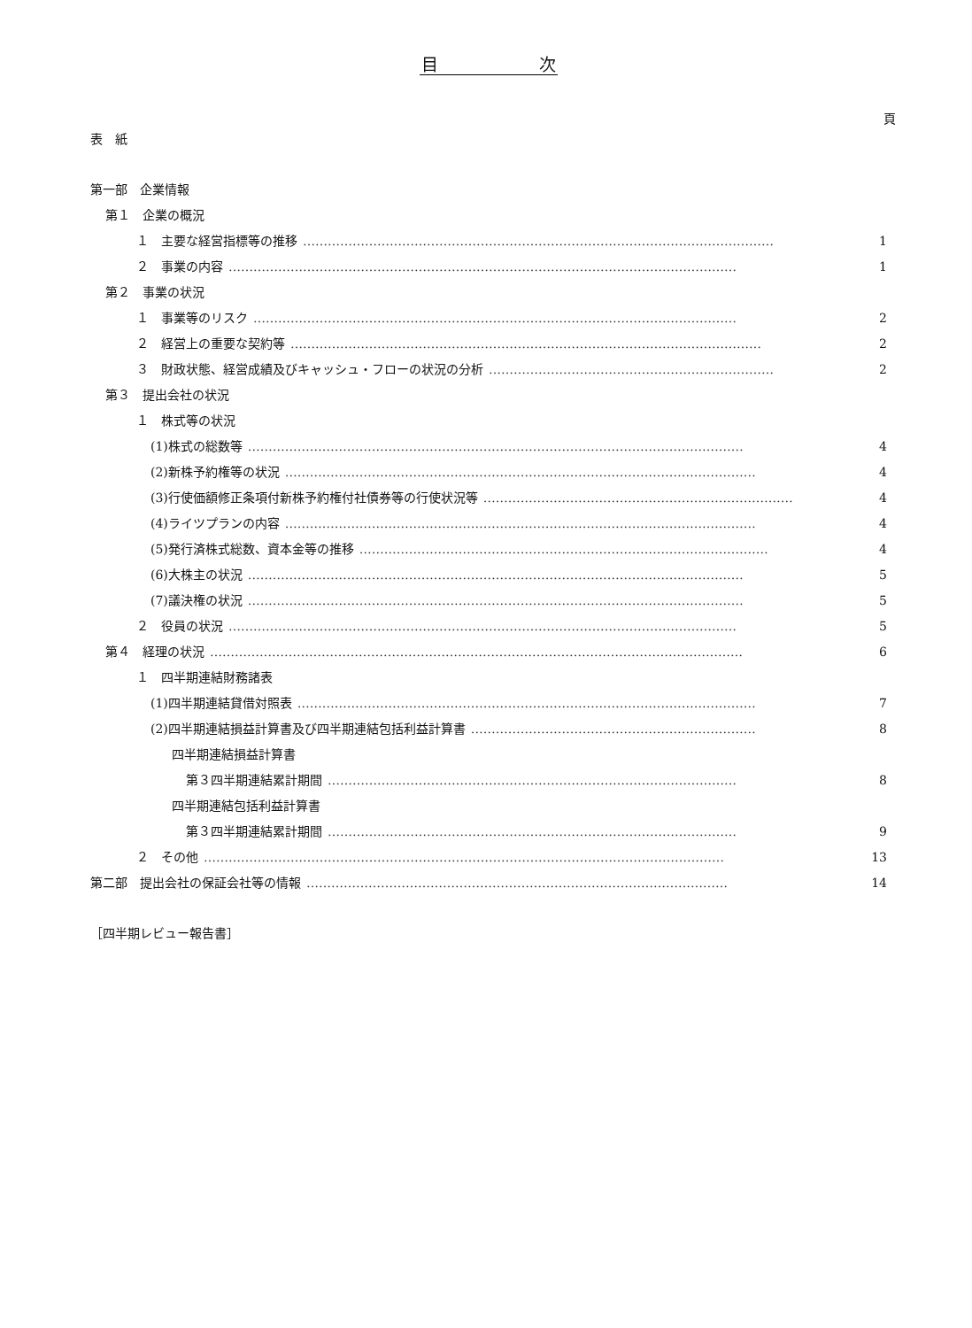目　　　　　　次
頁
表　紙
第一部　企業情報
第１　企業の概況
１　主要な経営指標等の推移 …………………………………………………………………………………………………… 1
２　事業の内容 …………………………………………………………………………………………………………… 1
第２　事業の状況
１　事業等のリスク ……………………………………………………………………………………………………… 2
２　経営上の重要な契約等 …………………………………………………………………………………………………… 2
３　財政状態、経営成績及びキャッシュ・フローの状況の分析 …………………………………………………………… 2
第３　提出会社の状況
１　株式等の状況
(1)株式の総数等 ………………………………………………………………………………………………………… 4
(2)新株予約権等の状況 …………………………………………………………………………………………………… 4
(3)行使価額修正条項付新株予約権付社債券等の行使状況等 ………………………………………………………………… 4
(4)ライツプランの内容 …………………………………………………………………………………………………… 4
(5)発行済株式総数、資本金等の推移 ……………………………………………………………………………………… 4
(6)大株主の状況 ………………………………………………………………………………………………………… 5
(7)議決権の状況 ………………………………………………………………………………………………………… 5
２　役員の状況 …………………………………………………………………………………………………………… 5
第４　経理の状況 ………………………………………………………………………………………………………………… 6
１　四半期連結財務諸表
(1)四半期連結貸借対照表 ………………………………………………………………………………………………… 7
(2)四半期連結損益計算書及び四半期連結包括利益計算書 …………………………………………………………… 8
四半期連結損益計算書
第３四半期連結累計期間 ……………………………………………………………………………………… 8
四半期連結包括利益計算書
第３四半期連結累計期間 ……………………………………………………………………………………… 9
２　その他 ……………………………………………………………………………………………………………… 13
第二部　提出会社の保証会社等の情報 ………………………………………………………………………………………… 14
［四半期レビュー報告書］